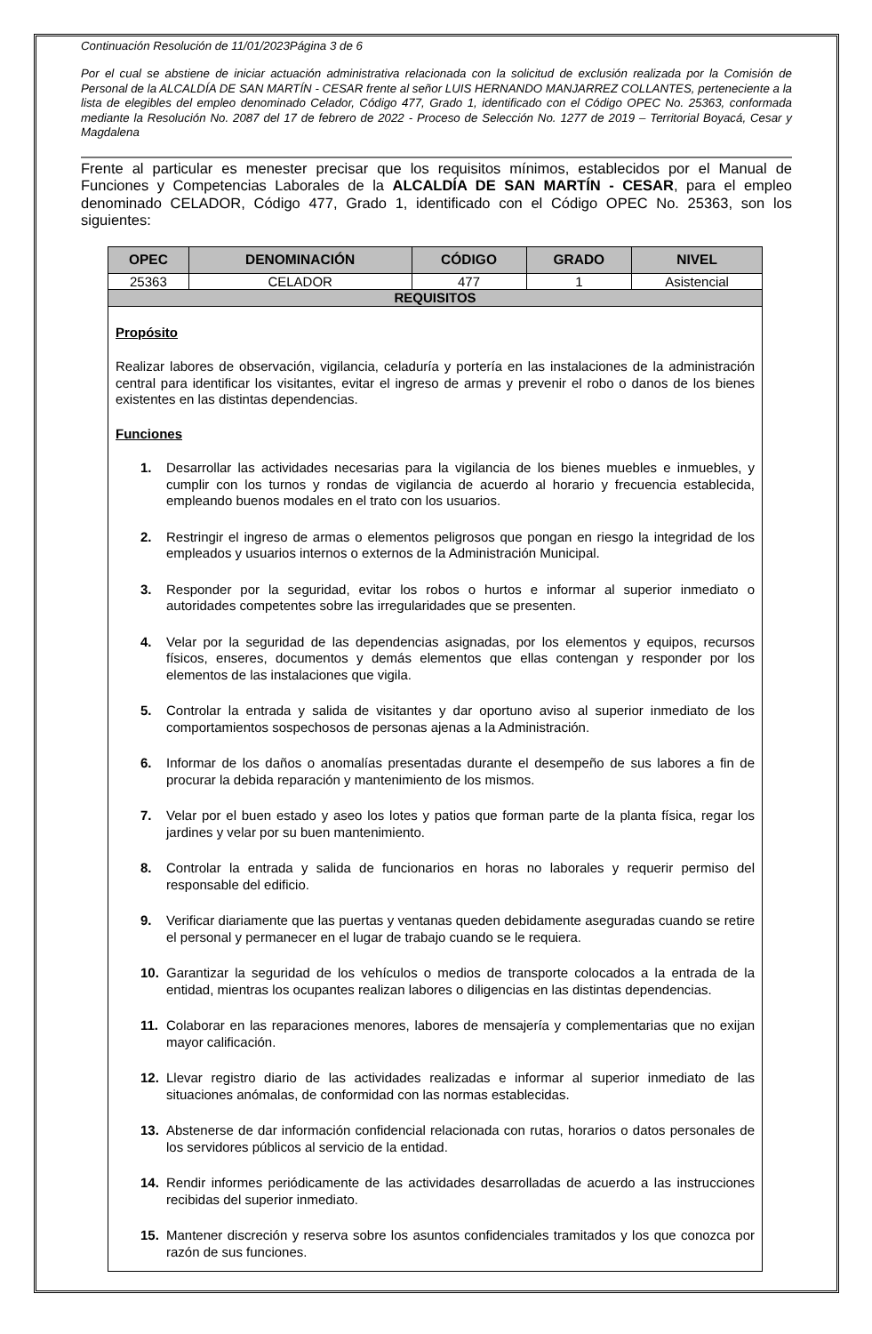Continuación Resolución de 11/01/2023Página 3 de 6
Por el cual se abstiene de iniciar actuación administrativa relacionada con la solicitud de exclusión realizada por la Comisión de Personal de la ALCALDÍA DE SAN MARTÍN - CESAR frente al señor LUIS HERNANDO MANJARREZ COLLANTES, perteneciente a la lista de elegibles del empleo denominado Celador, Código 477, Grado 1, identificado con el Código OPEC No. 25363, conformada mediante la Resolución No. 2087 del 17 de febrero de 2022 - Proceso de Selección No. 1277 de 2019 – Territorial Boyacá, Cesar y Magdalena
Frente al particular es menester precisar que los requisitos mínimos, establecidos por el Manual de Funciones y Competencias Laborales de la ALCALDÍA DE SAN MARTÍN - CESAR, para el empleo denominado CELADOR, Código 477, Grado 1, identificado con el Código OPEC No. 25363, son los siguientes:
| OPEC | DENOMINACIÓN | CÓDIGO | GRADO | NIVEL |
| --- | --- | --- | --- | --- |
| 25363 | CELADOR | 477 | 1 | Asistencial |
| REQUISITOS | | | | |
| Propósito Realizar labores de observación, vigilancia, celaduría y portería en las instalaciones de la administración central para identificar los visitantes, evitar el ingreso de armas y prevenir el robo o danos de los bienes existentes en las distintas dependencias. Funciones 1. Desarrollar las actividades necesarias para la vigilancia de los bienes muebles e inmuebles, y cumplir con los turnos y rondas de vigilancia de acuerdo al horario y frecuencia establecida, empleando buenos modales en el trato con los usuarios. 2. Restringir el ingreso de armas o elementos peligrosos que pongan en riesgo la integridad de los empleados y usuarios internos o externos de la Administración Municipal. 3. Responder por la seguridad, evitar los robos o hurtos e informar al superior inmediato o autoridades competentes sobre las irregularidades que se presenten. 4. Velar por la seguridad de las dependencias asignadas, por los elementos y equipos, recursos físicos, enseres, documentos y demás elementos que ellas contengan y responder por los elementos de las instalaciones que vigila. 5. Controlar la entrada y salida de visitantes y dar oportuno aviso al superior inmediato de los comportamientos sospechosos de personas ajenas a la Administración. 6. Informar de los daños o anomalías presentadas durante el desempeño de sus labores a fin de procurar la debida reparación y mantenimiento de los mismos. 7. Velar por el buen estado y aseo los lotes y patios que forman parte de la planta física, regar los jardines y velar por su buen mantenimiento. 8. Controlar la entrada y salida de funcionarios en horas no laborales y requerir permiso del responsable del edificio. 9. Verificar diariamente que las puertas y ventanas queden debidamente aseguradas cuando se retire el personal y permanecer en el lugar de trabajo cuando se le requiera. 10. Garantizar la seguridad de los vehículos o medios de transporte colocados a la entrada de la entidad, mientras los ocupantes realizan labores o diligencias en las distintas dependencias. 11. Colaborar en las reparaciones menores, labores de mensajería y complementarias que no exijan mayor calificación. 12. Llevar registro diario de las actividades realizadas e informar al superior inmediato de las situaciones anómalas, de conformidad con las normas establecidas. 13. Abstenerse de dar información confidencial relacionada con rutas, horarios o datos personales de los servidores públicos al servicio de la entidad. 14. Rendir informes periódicamente de las actividades desarrolladas de acuerdo a las instrucciones recibidas del superior inmediato. 15. Mantener discreción y reserva sobre los asuntos confidenciales tramitados y los que conozca por razón de sus funciones. | | | | |